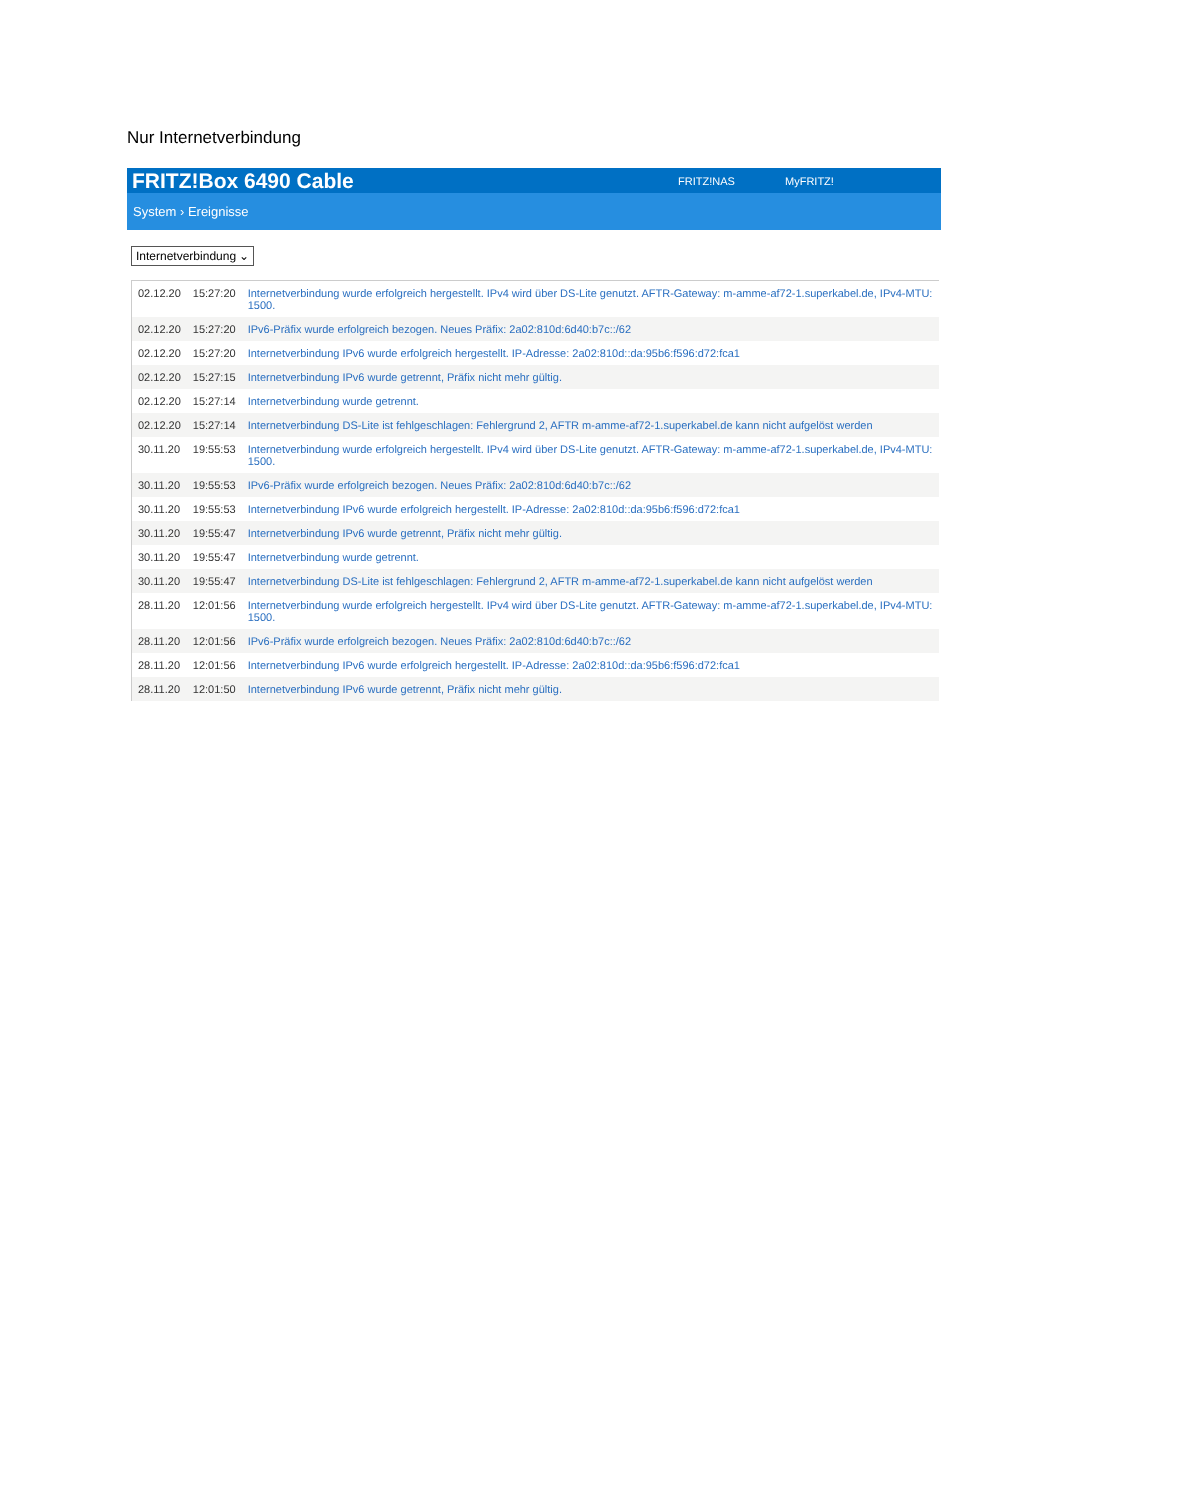Nur Internetverbindung
FRITZ!Box 6490 Cable FRITZ!NAS MyFRITZ!
System › Ereignisse
Internetverbindung ⌄
| 02.12.20 | 15:27:20 | Internetverbindung wurde erfolgreich hergestellt. IPv4 wird über DS-Lite genutzt. AFTR-Gateway: m-amme-af72-1.superkabel.de, IPv4-MTU: 1500. |
| 02.12.20 | 15:27:20 | IPv6-Präfix wurde erfolgreich bezogen. Neues Präfix: 2a02:810d:6d40:b7c::/62 |
| 02.12.20 | 15:27:20 | Internetverbindung IPv6 wurde erfolgreich hergestellt. IP-Adresse: 2a02:810d::da:95b6:f596:d72:fca1 |
| 02.12.20 | 15:27:15 | Internetverbindung IPv6 wurde getrennt, Präfix nicht mehr gültig. |
| 02.12.20 | 15:27:14 | Internetverbindung wurde getrennt. |
| 02.12.20 | 15:27:14 | Internetverbindung DS-Lite ist fehlgeschlagen: Fehlergrund 2, AFTR m-amme-af72-1.superkabel.de kann nicht aufgelöst werden |
| 30.11.20 | 19:55:53 | Internetverbindung wurde erfolgreich hergestellt. IPv4 wird über DS-Lite genutzt. AFTR-Gateway: m-amme-af72-1.superkabel.de, IPv4-MTU: 1500. |
| 30.11.20 | 19:55:53 | IPv6-Präfix wurde erfolgreich bezogen. Neues Präfix: 2a02:810d:6d40:b7c::/62 |
| 30.11.20 | 19:55:53 | Internetverbindung IPv6 wurde erfolgreich hergestellt. IP-Adresse: 2a02:810d::da:95b6:f596:d72:fca1 |
| 30.11.20 | 19:55:47 | Internetverbindung IPv6 wurde getrennt, Präfix nicht mehr gültig. |
| 30.11.20 | 19:55:47 | Internetverbindung wurde getrennt. |
| 30.11.20 | 19:55:47 | Internetverbindung DS-Lite ist fehlgeschlagen: Fehlergrund 2, AFTR m-amme-af72-1.superkabel.de kann nicht aufgelöst werden |
| 28.11.20 | 12:01:56 | Internetverbindung wurde erfolgreich hergestellt. IPv4 wird über DS-Lite genutzt. AFTR-Gateway: m-amme-af72-1.superkabel.de, IPv4-MTU: 1500. |
| 28.11.20 | 12:01:56 | IPv6-Präfix wurde erfolgreich bezogen. Neues Präfix: 2a02:810d:6d40:b7c::/62 |
| 28.11.20 | 12:01:56 | Internetverbindung IPv6 wurde erfolgreich hergestellt. IP-Adresse: 2a02:810d::da:95b6:f596:d72:fca1 |
| 28.11.20 | 12:01:50 | Internetverbindung IPv6 wurde getrennt, Präfix nicht mehr gültig. |